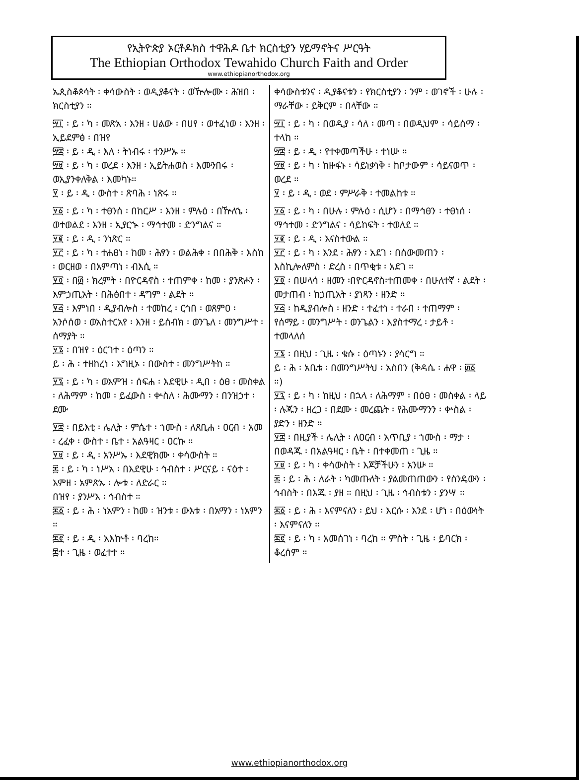የኢትዮጵያ ኦርቶዶክስ ተዋሕዶ ቤተ ክርስቲያን ሃይማኖትና ሥርዓት
The Ethiopian Orthodox Tewahido Church Faith and Order
www.ethiopianorthodox.org
ኤጲስቆጶሳት ፡ ቀሳውስት ፡ ወዲያቆናት ፡ ወዅሎሙ ፡ ሕዝበ ፡ ክርስቲያን ።
፵፲ ፡ ይ ፡ ካ ፡ መጽአ ፡ እንዘ ፡ ሀልው ፡ በሀየ ፡ ወተፈነወ ፡ እንዘ ፡ ኢይደምፅ ፡ በዝየ
፵፰ ፡ ይ ፡ ዲ ፡ እለ ፡ ትነብሩ ፡ ተንሥኡ ።
፵፱ ፡ ይ ፡ ካ ፡ ወረደ ፡ እንዘ ፡ ኢይትሐወስ ፡ እሙንበሩ ፡ ወኢያንቀለቅል ፡ እመካኑ።
፶ ፡ ይ ፡ ዲ ፡ ውስተ ፡ ጽባሕ ፡ ነጽሩ ።
፶፩ ፡ ይ ፡ ካ ፡ ተፀንሰ ፡ በከርሥ ፡ እንዘ ፡ ምሉዕ ፡ በዅለኄ ፡ ወተወልደ ፡ እንዘ ፡ ኢያርኍ ፡ ማኅተመ ፡ ድንግልና ።
፶፪ ፡ ይ ፡ ዲ ፡ ንነጽር ።
፶፫ ፡ ይ ፡ ካ ፡ ተሐፀነ ፡ ከመ ፡ ሕፃን ፡ ወልሕቀ ፡ በበሕቅ ፡ እስከ ፡ ወርዘወ ፡ በአምጣነ ፡ ብእሲ ።
፶፬ ፡ በ፴ ፡ ክረምት ፡ በዮርዳኖስ ፡ ተጠምቀ ፡ ከመ ፡ ያንጽሖን ፡ እምኃጢአት ፡ በሕፅበተ ፡ ዳግም ፡ ልደት ።
፶፭ ፡ እምነበ ፡ ዲያብሎስ ፡ ተመከረ ፡ ርኅበ ፡ ወጸምዐ ፡ አንሶሰወ ፡ ወአስተርአየ ፡ እንዘ ፡ ይሰብክ ፡ ወንጌለ ፡ መንግሥተ ፡ ሰማያት ።
፶፮ ፡ በዝየ ፡ ዕርገተ ፡ ዕጣን ።
ይ ፡ ሕ ፡ ተዘከረነ ፡ እግዚኦ ፡ በውስተ ፡ መንግሥትከ ።
፶፯ ፡ ይ ፡ ካ ፡ ወእምዝ ፡ ሰፍሐ ፡ እደዊሁ ፡ ዲበ ፡ ዕፀ ፡ መስቀል ፡ ለሕማም ፡ ከመ ፡ ይፈውስ ፡ ቍስለ ፡ ሕሙማን ፡ በንዝኃተ ፡ ደሙ
፶፰ ፡ በይእቲ ፡ ሌሊት ፡ ምሴተ ፡ ኀሙስ ፡ ለጸቢሐ ፡ ዐርብ ፡ አመ ፡ ረፈቀ ፡ ውስተ ፡ ቤተ ፡ አልዓዛር ፡ ዐርኩ ።
፶፱ ፡ ይ ፡ ዲ ፡ አንሥኡ ፡ እደዊክሙ ፡ ቀሳውስት ።
፷ ፡ ይ ፡ ካ ፡ ነሥአ ፡ በእደዊሁ ፡ ኅብስተ ፡ ሥርናይ ፡ ናዕተ ፡ እምዘ ፡ አምጽኡ ፡ ሎቱ ፡ ለድራር ።
በዝየ ፡ ያንሥእ ፡ ኅብስተ ።
፷፩ ፡ ይ ፡ ሕ ፡ ነአምን ፡ ከመ ፡ ዝንቱ ፡ ውእቱ ፡ በአማን ፡ ነአምን ።
፷፪ ፡ ይ ፡ ዲ ፡ አእኵቶ ፡ ባረከ።
፷ተ ፡ ጊዜ ፡ ወፈተተ ።
ቀሳውስቱንና ፡ ዲያቆናቱን ፡ የክርስቲያን ፡ ንም ፡ ወገኖች ፡ ሁሉ ፡ ማራቸው ፡ ይቅርም ፡ በላቸው ።
፵፲ ፡ ይ ፡ ካ ፡ በወዲያ ፡ ሳለ ፡ መጣ ፡ በወዲህም ፡ ሳይሰማ ፡ ተላከ ።
፵፰ ፡ ይ ፡ ዲ ፡ የተቀመጣችሁ ፡ ተነሡ ።
፵፱ ፡ ይ ፡ ካ ፡ ከዙፋኑ ፡ ሳይነቃነቅ ፡ ከቦታውም ፡ ሳይናወጥ ፡ ወረደ ።
፶ ፡ ይ ፡ ዲ ፡ ወደ ፡ ምሥራቅ ፡ ተመልከቱ ።
፶፩ ፡ ይ ፡ ካ ፡ በሁሉ ፡ ምሉዕ ፡ ሲሆን ፡ በማኅፀን ፡ ተፀነሰ ፡ ማኅተመ ፡ ድንግልና ፡ ሳይከፍት ፡ ተወለደ ።
፶፪ ፡ ይ ፡ ዲ ፡ እናስተውል ።
፶፫ ፡ ይ ፡ ካ ፡ እንደ ፡ ሕፃን ፡ አደገ ፡ በሰውመጠን ፡ እስኪሎለምስ ፡ ድረስ ፡ በጥቂቱ ፡ አደገ ።
፶፬ ፡ በሠላሳ ፡ ዘመን ፡በዮርዳኖስ፡ተጠመቀ ፡ በሁለተኛ ፡ ልደት ፡ መታጠብ ፡ ከኃጢአት ፡ ያነጻን ፡ ዘንድ ።
፶፭ ፡ ከዲያብሎስ ፡ ዘንድ ፡ ተፈተነ ፡ ተራበ ፡ ተጠማም ፡ የሰማይ ፡ መንግሥት ፡ ወንጌልን ፡ እያስተማረ ፡ ታይቶ ፡ ተመላለሰ
፶፮ ፡ በዚህ ፡ ጊዜ ፡ ቄሱ ፡ ዕጣኑን ፡ ያሳርግ ።
ይ ፡ ሕ ፡ አቤቱ ፡ በመንግሥትህ ፡ አስበን (ቅዳሴ ፡ ሐዋ ፡ ፴፩ ።)
፶፯ ፡ ይ ፡ ካ ፡ ከዚህ ፡ በኋላ ፡ ለሕማም ፡ በዕፀ ፡ መስቀል ፡ ላይ ፡ ሉጁን ፡ ዘረጋ ፡ በደሙ ፡ መረጨት ፡ የሕሙማንን ፡ ቍስል ፡ ያድን ፡ ዘንድ ።
፶፰ ፡ በዚያች ፡ ሌሊት ፡ ለዐርብ ፡ አጥቢያ ፡ ኀሙስ ፡ ማታ ፡ በወዳጁ ፡ በአልዓዛር ፡ ቤት ፡ በተቀመጠ ፡ ጊዜ ።
፶፱ ፡ ይ ፡ ካ ፡ ቀሳውስት ፡ እጆቻችሁን ፡ አንሡ ።
፷ ፡ ይ ፡ ሕ ፡ ለራት ፡ ካመጡለት ፡ ያልመጠጠውን ፡ የስንዴውን ፡ ኅብስት ፡ በእጁ ፡ ያዘ ። በዚህ ፡ ጊዜ ፡ ኅብስቱን ፡ ያንሣ ።
፷፩ ፡ ይ ፡ ሕ ፡ እናምናለን ፡ ይህ ፡ እርሱ ፡ እንደ ፡ ሆነ ፡ በዕውነት ፡ እናምናለን ።
፷፪ ፡ ይ ፡ ካ ፡ አመሰገነ ፡ ባረከ ። ምስት ፡ ጊዜ ፡ ይባርክ ፡ ቆረሰም ።
www.ethiopianorthodox.org